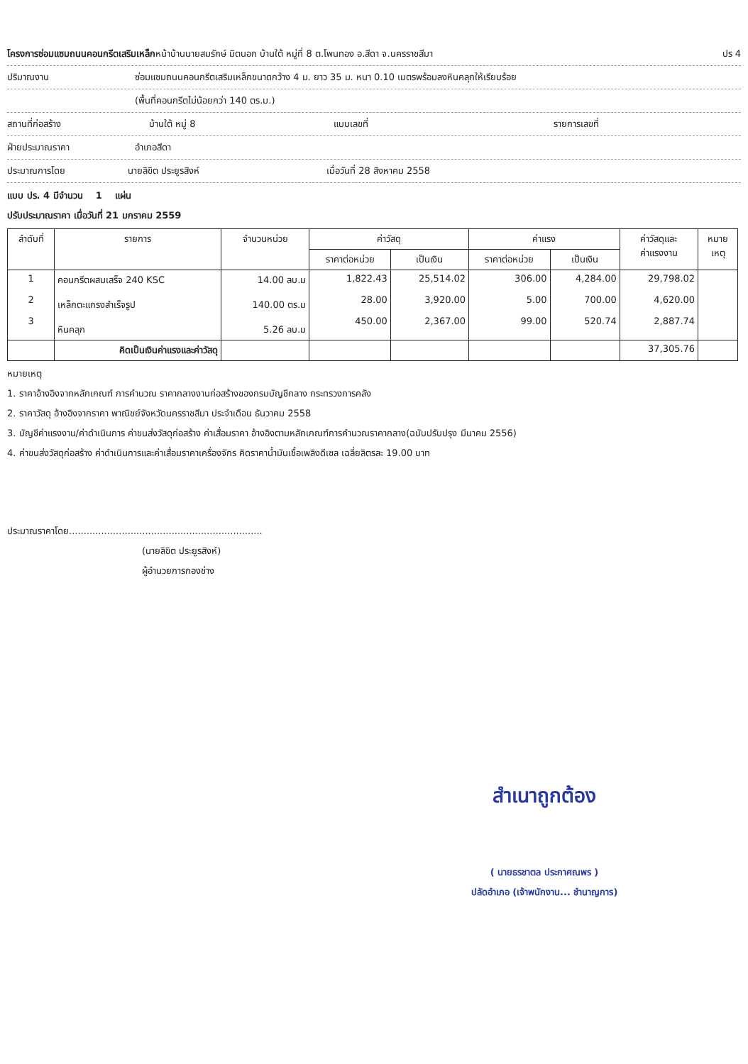โครงการซ่อมแซมถนนคอนกรีตเสริมเหล็กหน้าบ้านนายสมรักษ์ มิตนอก บ้านใต้ หมู่ที่ 8 ต.โพนทอง อ.สีดา จ.นครราชสีมา ปร 4
ปริมาณงาน ซ่อมแซมถนนคอนกรีตเสริมเหล็กขนาดกว้าง 4 ม. ยาว 35 ม. หนา 0.10 เมตรพร้อมลงหินคลุกให้เรียบร้อย
(พื้นที่คอนกรีตไม่น้อยกว่า 140 ตร.ม.)
สถานที่ก่อสร้าง บ้านใต้ หมู่ 8 แบบเลขที่ รายการเลขที่
ฝ่ายประมาณราคา อำเภอสีดา
ประมาณการโดย นายลิขิต ประยูรสิงห์ เมื่อวันที่ 28 สิงหาคม 2558
แบบ ปร. 4 มีจำนวน 1 แผ่น
ปรับประมาณราคา เมื่อวันที่ 21 มกราคม 2559
| ลำดับที่ | รายการ | จำนวนหน่วย | ค่าวัสดุ | | ค่าแรง | | ค่าวัสดุและ ค่าแรงงาน | หมาย เหตุ |
| --- | --- | --- | --- | --- | --- | --- | --- | --- |
| | | | ราคาต่อหน่วย | เป็นเงิน | ราคาต่อหน่วย | เป็นเงิน | | |
| 1 2 3 | คอนกรีตผสมเสร็จ 240 KSC เหล็กตะแกรงสำเร็จรูป หินคลุก | 14.00 ลบ.ม 140.00 ตร.ม 5.26 ลบ.ม | 1,822.43 28.00 450.00 | 25,514.02 3,920.00 2,367.00 | 306.00 5.00 99.00 | 4,284.00 700.00 520.74 | 29,798.02 4,620.00 2,887.74 | |
| | คิดเป็นเงินค่าแรงและค่าวัสดุ | | | | | | 37,305.76 | |
หมายเหตุ
1. ราคาอ้างอิงจากหลักเกณฑ์ การคำนวณ ราคากลางงานก่อสร้างของกรมบัญชีกลาง กระทรวงการคลัง
2. ราคาวัสดุ อ้างอิงจากราคา พาณิชย์จังหวัดนครราชสีมา ประจำเดือน ธันวาคม 2558
3. บัญชีค่าแรงงาน/ค่าดำเนินการ ค่าขนส่งวัสดุก่อสร้าง ค่าเสื่อมราคา อ้างอิงตามหลักเกณฑ์การคำนวณราคากลาง(ฉบับปรับปรุง มีนาคม 2556)
4. ค่าขนส่งวัสดุก่อสร้าง ค่าดำเนินการและค่าเสื่อมราคาเครื่องจักร คิดราคาน้ำมันเชื้อเพลิงดีเซล เฉลี่ยลิตรละ 19.00 บาท
ประมาณราคาโดย..................................................................
(นายลิขิต ประยูรสิงห์)
ผู้อำนวยการกองช่าง
สำเนาถูกต้อง
( นายธรชาตล ประกาศณพร )
ปลัดอำเภอ (เจ้าพนักงาน... ชำนาญการ)